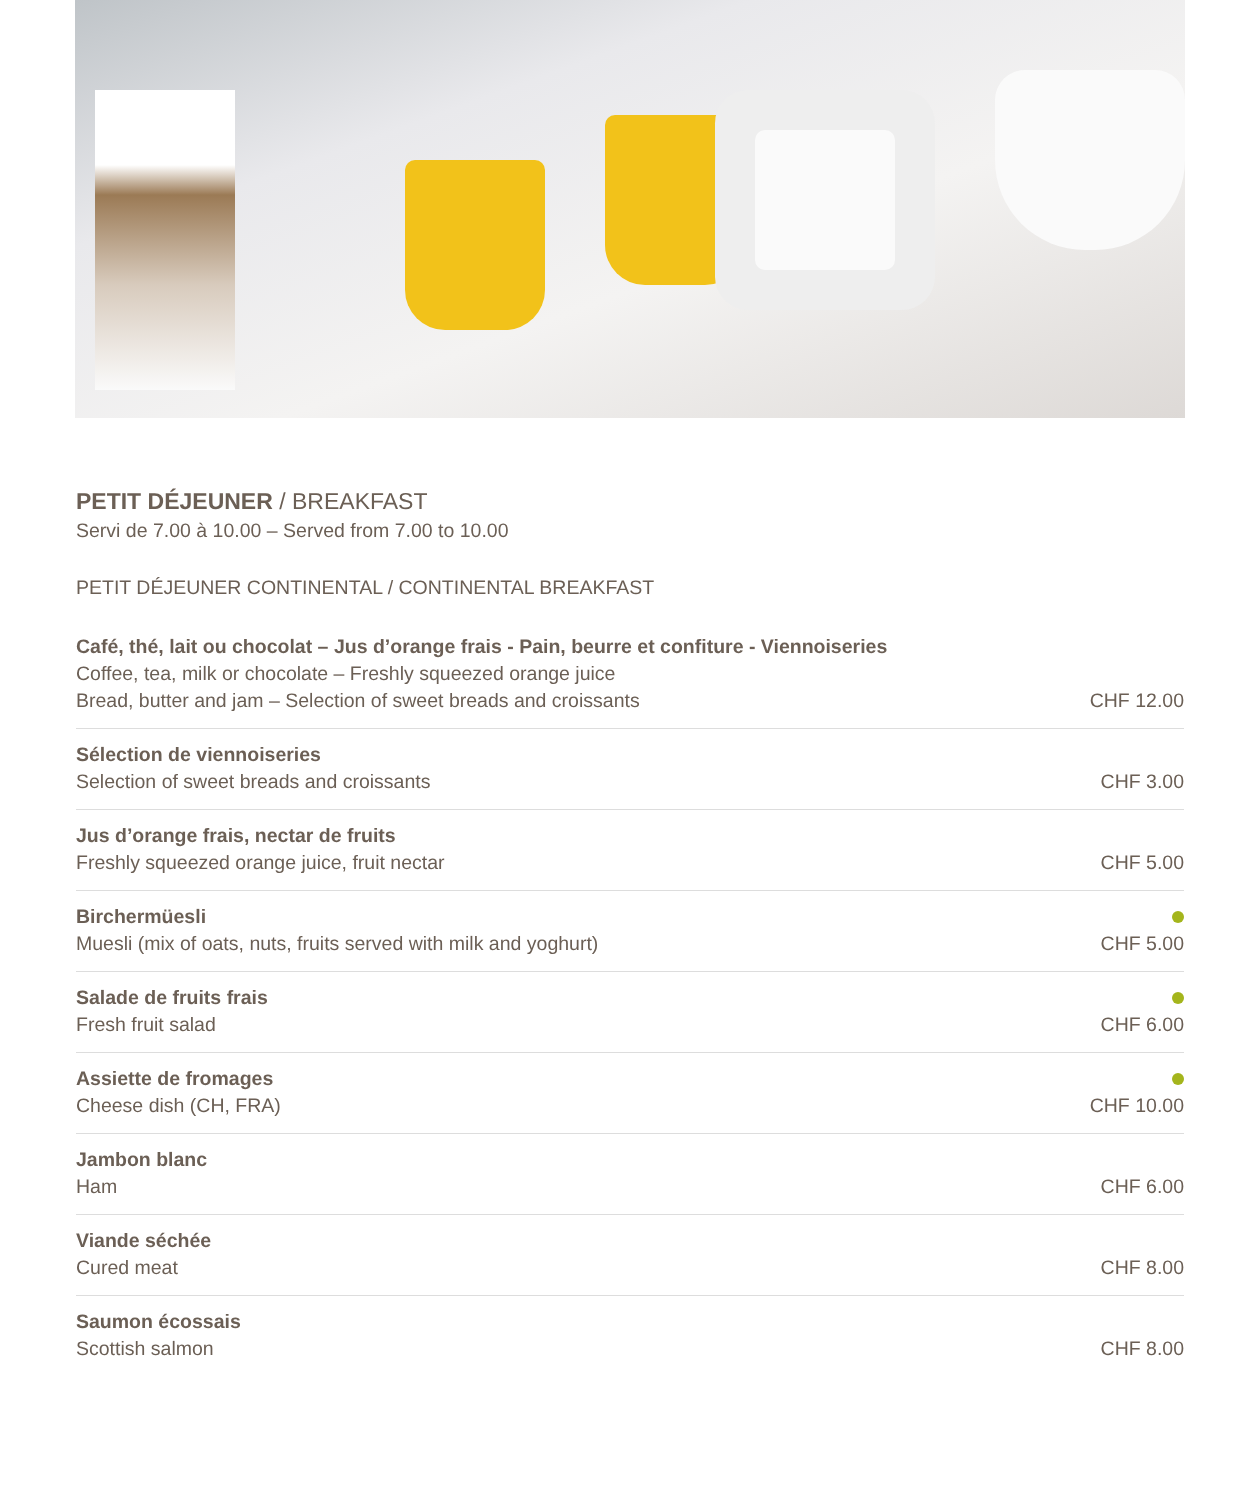PETIT DÉJEUNER / BREAKFAST
Servi de 7.00 à 10.00 – Served from 7.00 to 10.00
PETIT DÉJEUNER CONTINENTAL / CONTINENTAL BREAKFAST
Café, thé, lait ou chocolat – Jus d’orange frais - Pain, beurre et confiture - Viennoiseries
Coffee, tea, milk or chocolate – Freshly squeezed orange juice
Bread, butter and jam – Selection of sweet breads and croissants
CHF 12.00
Sélection de viennoiseries
Selection of sweet breads and croissants
CHF 3.00
Jus d’orange frais, nectar de fruits
Freshly squeezed orange juice, fruit nectar
CHF 5.00
Birchermüesli
Muesli (mix of oats, nuts, fruits served with milk and yoghurt)
CHF 5.00
Salade de fruits frais
Fresh fruit salad
CHF 6.00
Assiette de fromages
Cheese dish (CH, FRA)
CHF 10.00
Jambon blanc
Ham
CHF 6.00
Viande séchée
Cured meat
CHF 8.00
Saumon écossais
Scottish salmon
CHF 8.00